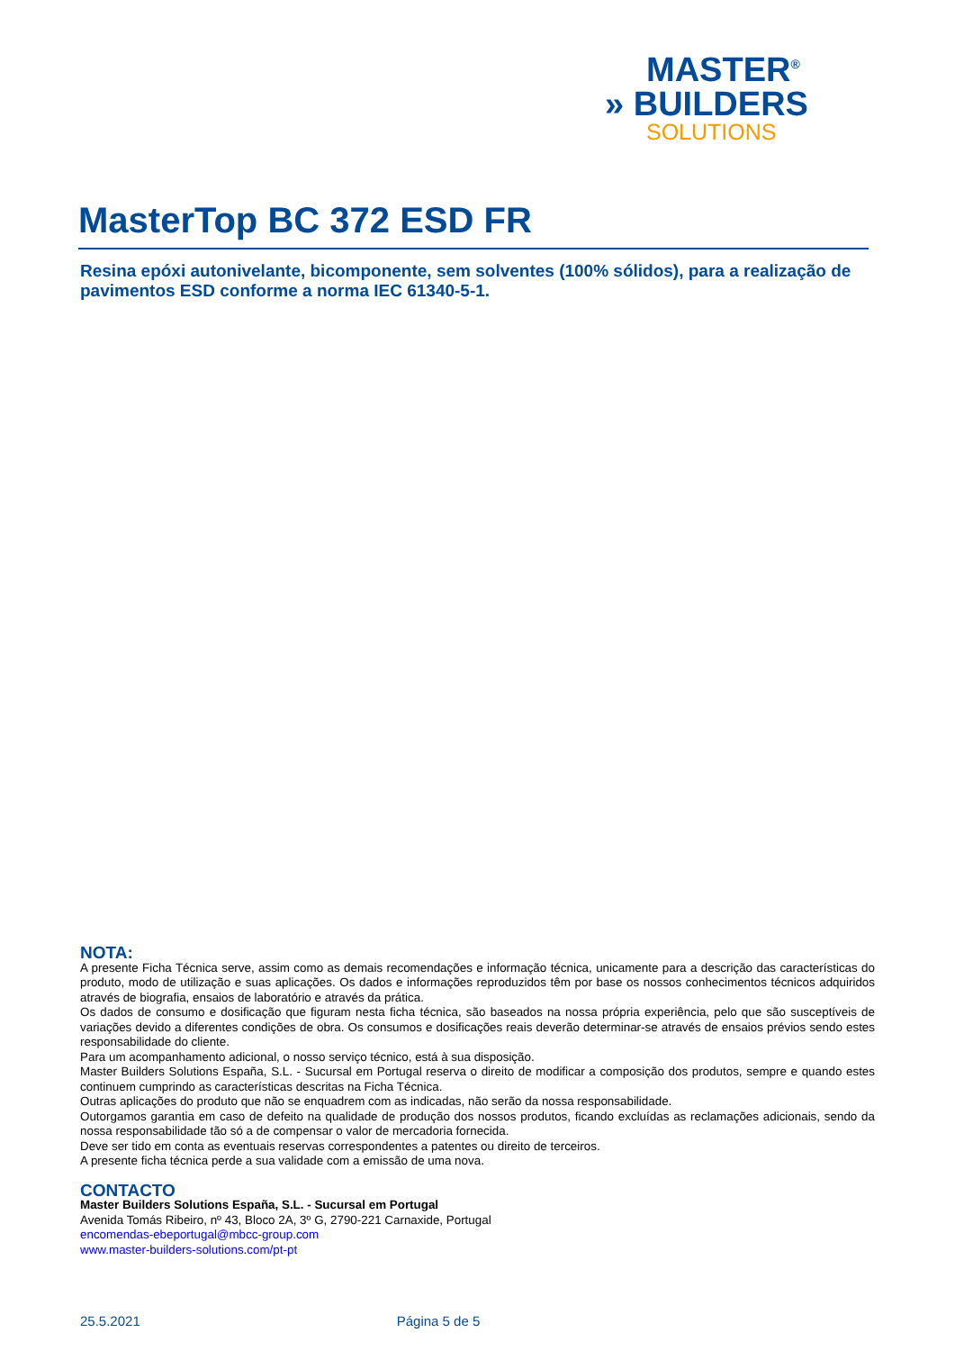MASTER<sup>®</sup>
» BUILDERS
SOLUTIONS
MasterTop BC 372 ESD FR
Resina epóxi autonivelante, bicomponente, sem solventes (100% sólidos), para a realização de pavimentos ESD conforme a norma IEC 61340-5-1.
NOTA:
A presente Ficha Técnica serve, assim como as demais recomendações e informação técnica, unicamente para a descrição das características do produto, modo de utilização e suas aplicações. Os dados e informações reproduzidos têm por base os nossos conhecimentos técnicos adquiridos através de biografia, ensaios de laboratório e através da prática.
Os dados de consumo e dosificação que figuram nesta ficha técnica, são baseados na nossa própria experiência, pelo que são susceptíveis de variações devido a diferentes condições de obra. Os consumos e dosificações reais deverão determinar-se através de ensaios prévios sendo estes responsabilidade do cliente.
Para um acompanhamento adicional, o nosso serviço técnico, está à sua disposição.
Master Builders Solutions España, S.L. - Sucursal em Portugal reserva o direito de modificar a composição dos produtos, sempre e quando estes continuem cumprindo as características descritas na Ficha Técnica.
Outras aplicações do produto que não se enquadrem com as indicadas, não serão da nossa responsabilidade.
Outorgamos garantia em caso de defeito na qualidade de produção dos nossos produtos, ficando excluídas as reclamações adicionais, sendo da nossa responsabilidade tão só a de compensar o valor de mercadoria fornecida.
Deve ser tido em conta as eventuais reservas correspondentes a patentes ou direito de terceiros.
A presente ficha técnica perde a sua validade com a emissão de uma nova.
CONTACTO
Master Builders Solutions España, S.L. - Sucursal em Portugal
Avenida Tomás Ribeiro, nº 43, Bloco 2A, 3º G, 2790-221 Carnaxide, Portugal
encomendas-ebeportugal@mbcc-group.com
www.master-builders-solutions.com/pt-pt
25.5.2021 Página 5 de 5